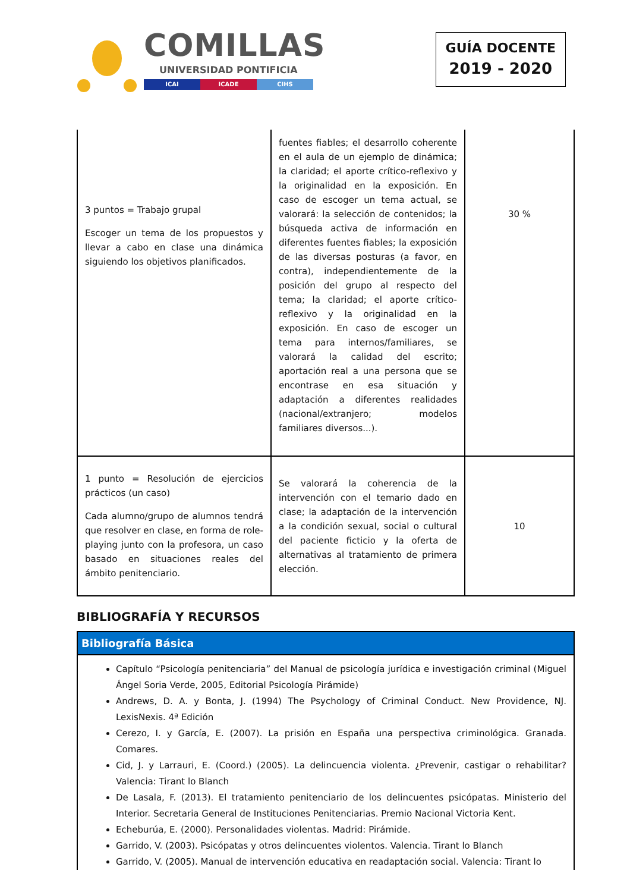COMILLAS
UNIVERSIDAD PONTIFICIA
ICAI ICADE CIHS
GUÍA DOCENTE
2019 - 2020
| 3 puntos = Trabajo grupal Escoger un tema de los propuestos y llevar a cabo en clase una dinámica siguiendo los objetivos planificados. | fuentes fiables; el desarrollo coherente en el aula de un ejemplo de dinámica; la claridad; el aporte crítico-reflexivo y la originalidad en la exposición. En caso de escoger un tema actual, se valorará: la selección de contenidos; la búsqueda activa de información en diferentes fuentes fiables; la exposición de las diversas posturas (a favor, en contra), independientemente de la posición del grupo al respecto del tema; la claridad; el aporte crítico-reflexivo y la originalidad en la exposición. En caso de escoger un tema para internos/familiares, se valorará la calidad del escrito; aportación real a una persona que se encontrase en esa situación y adaptación a diferentes realidades (nacional/extranjero; modelos familiares diversos...). | 30 % |
| 1 punto = Resolución de ejercicios prácticos (un caso) Cada alumno/grupo de alumnos tendrá que resolver en clase, en forma de role-playing junto con la profesora, un caso basado en situaciones reales del ámbito penitenciario. | Se valorará la coherencia de la intervención con el temario dado en clase; la adaptación de la intervención a la condición sexual, social o cultural del paciente ficticio y la oferta de alternativas al tratamiento de primera elección. | 10 |
BIBLIOGRAFÍA Y RECURSOS
Bibliografía Básica
Capítulo “Psicología penitenciaria” del Manual de psicología jurídica e investigación criminal (Miguel Ángel Soria Verde, 2005, Editorial Psicología Pirámide)
Andrews, D. A. y Bonta, J. (1994) The Psychology of Criminal Conduct. New Providence, NJ. LexisNexis. 4ª Edición
Cerezo, I. y García, E. (2007). La prisión en España una perspectiva criminológica. Granada. Comares.
Cid, J. y Larrauri, E. (Coord.) (2005). La delincuencia violenta. ¿Prevenir, castigar o rehabilitar? Valencia: Tirant lo Blanch
De Lasala, F. (2013). El tratamiento penitenciario de los delincuentes psicópatas. Ministerio del Interior. Secretaria General de Instituciones Penitenciarias. Premio Nacional Victoria Kent.
Echeburúa, E. (2000). Personalidades violentas. Madrid: Pirámide.
Garrido, V. (2003). Psicópatas y otros delincuentes violentos. Valencia. Tirant lo Blanch
Garrido, V. (2005). Manual de intervención educativa en readaptación social. Valencia: Tirant lo